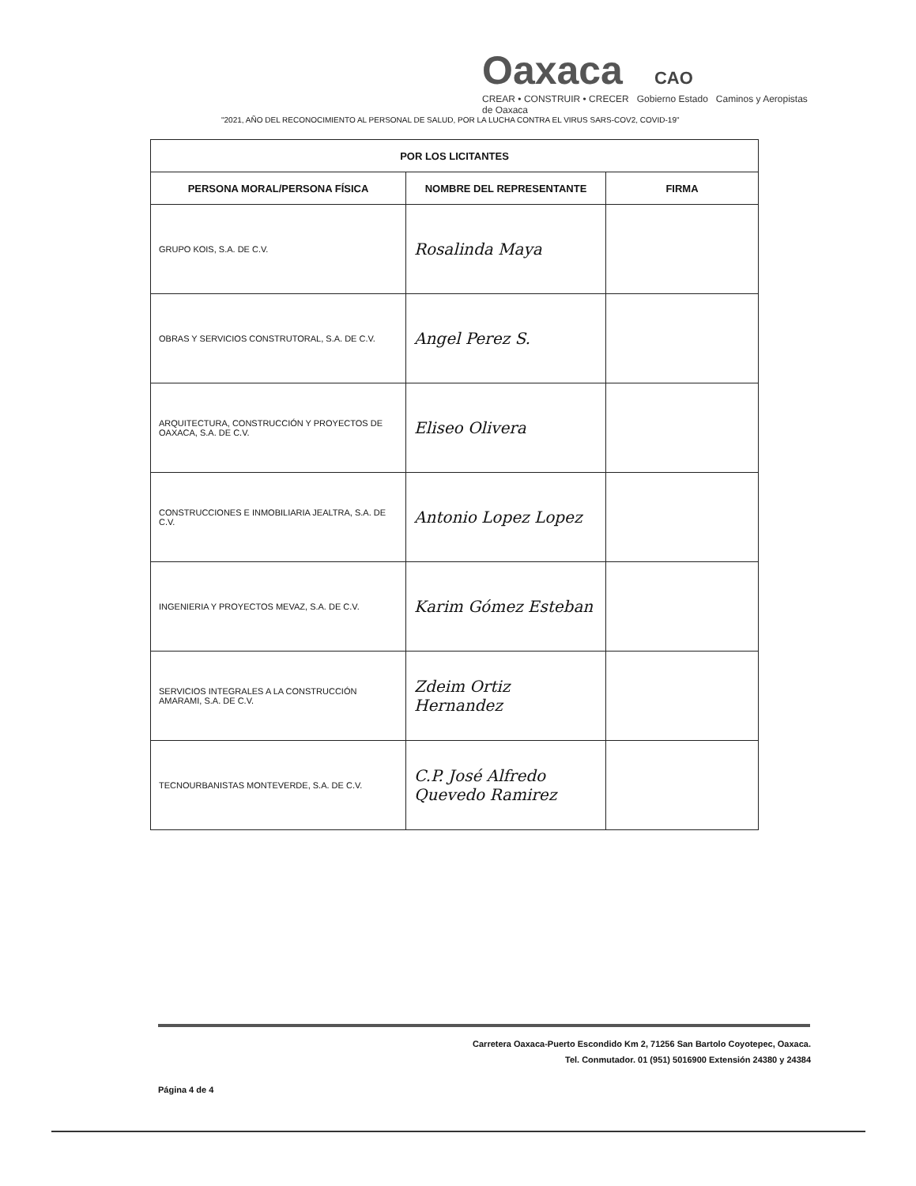Oaxaca CAO
CREAR • CONSTRUIR • CRECER Gobierno Estado Caminos y Aeropistas de Oaxaca
"2021, AÑO DEL RECONOCIMIENTO AL PERSONAL DE SALUD, POR LA LUCHA CONTRA EL VIRUS SARS-COV2, COVID-19"
| POR LOS LICITANTES | | |
| --- | --- | --- |
| PERSONA MORAL/PERSONA FÍSICA | NOMBRE DEL REPRESENTANTE | FIRMA |
| GRUPO KOIS, S.A. DE C.V. | Rosalinda Maya | |
| OBRAS Y SERVICIOS CONSTRUTORAL, S.A. DE C.V. | Angel Perez S. | |
| ARQUITECTURA, CONSTRUCCIÓN Y PROYECTOS DE OAXACA, S.A. DE C.V. | Eliseo Olivera | |
| CONSTRUCCIONES E INMOBILIARIA JEALTRA, S.A. DE C.V. | Antonio Lopez Lopez | |
| INGENIERIA Y PROYECTOS MEVAZ, S.A. DE C.V. | Karim Gómez Esteban | |
| SERVICIOS INTEGRALES A LA CONSTRUCCIÓN AMARAMI, S.A. DE C.V. | Zdeim Ortiz Hernandez | |
| TECNOURBANISTAS MONTEVERDE, S.A. DE C.V. | C.P. José Alfredo Quevedo Ramirez | |
Carretera Oaxaca-Puerto Escondido Km 2, 71256 San Bartolo Coyotepec, Oaxaca.
Tel. Conmutador. 01 (951) 5016900 Extensión 24380 y 24384
Página 4 de 4